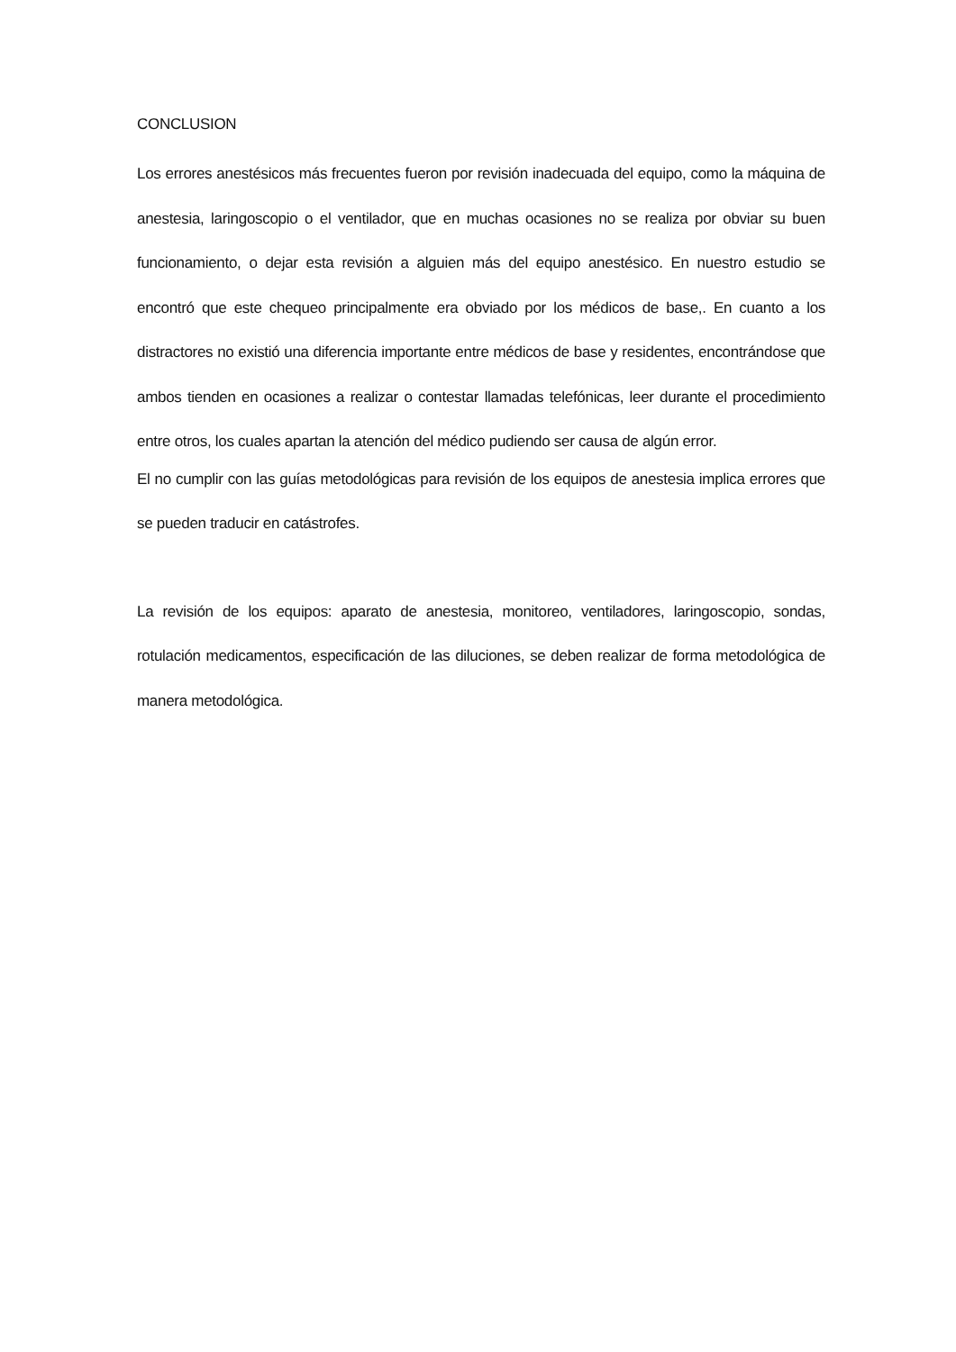CONCLUSION
Los errores anestésicos más frecuentes fueron por revisión inadecuada del equipo, como la máquina de anestesia, laringoscopio o el ventilador, que en muchas ocasiones no se realiza por obviar su buen funcionamiento, o dejar esta revisión a alguien más del equipo anestésico. En nuestro estudio se encontró que este chequeo principalmente era obviado por los médicos de base,. En cuanto a los distractores no existió una diferencia importante entre médicos de base y residentes, encontrándose que ambos tienden en ocasiones a realizar o contestar llamadas telefónicas, leer durante el procedimiento entre otros, los cuales apartan la atención del médico pudiendo ser causa de algún error.
El no cumplir con las guías metodológicas para revisión de los equipos de anestesia implica errores que se pueden traducir en catástrofes.
La revisión de los equipos: aparato de anestesia, monitoreo, ventiladores, laringoscopio, sondas, rotulación medicamentos, especificación de las diluciones, se deben realizar de forma metodológica de manera metodológica.